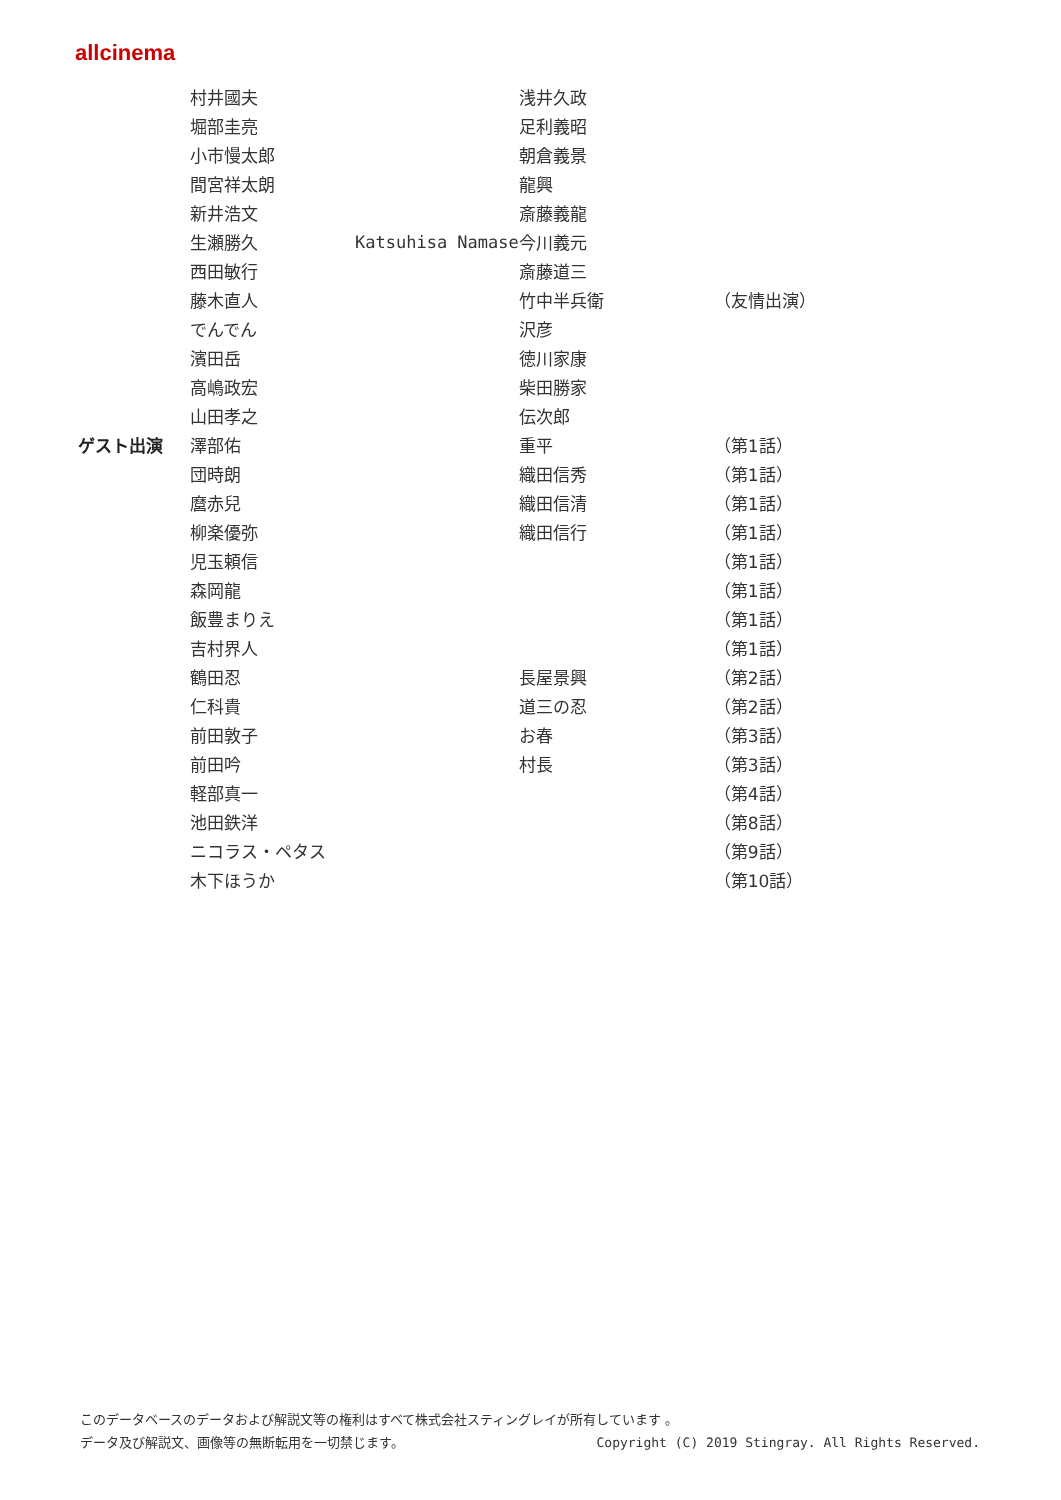allcinema
| | 村井國夫 | | 浅井久政 | |
| | 堀部圭亮 | | 足利義昭 | |
| | 小市慢太郎 | | 朝倉義景 | |
| | 間宮祥太朗 | | 龍興 | |
| | 新井浩文 | | 斎藤義龍 | |
| | 生瀬勝久 | Katsuhisa Namase | 今川義元 | |
| | 西田敏行 | | 斎藤道三 | |
| | 藤木直人 | | 竹中半兵衛 | （友情出演） |
| | でんでん | | 沢彦 | |
| | 濱田岳 | | 徳川家康 | |
| | 高嶋政宏 | | 柴田勝家 | |
| | 山田孝之 | | 伝次郎 | |
| ゲスト出演 | 澤部佑 | | 重平 | （第1話） |
| | 団時朗 | | 織田信秀 | （第1話） |
| | 麿赤兒 | | 織田信清 | （第1話） |
| | 柳楽優弥 | | 織田信行 | （第1話） |
| | 児玉頼信 | | | （第1話） |
| | 森岡龍 | | | （第1話） |
| | 飯豊まりえ | | | （第1話） |
| | 吉村界人 | | | （第1話） |
| | 鶴田忍 | | 長屋景興 | （第2話） |
| | 仁科貴 | | 道三の忍 | （第2話） |
| | 前田敦子 | | お春 | （第3話） |
| | 前田吟 | | 村長 | （第3話） |
| | 軽部真一 | | | （第4話） |
| | 池田鉄洋 | | | （第8話） |
| | ニコラス・ペタス | | | （第9話） |
| | 木下ほうか | | | （第10話） |
このデータベースのデータおよび解説文等の権利はすべて株式会社スティングレイが所有しています 。
データ及び解説文、画像等の無断転用を一切禁じます。 Copyright (C) 2019 Stingray. All Rights Reserved.